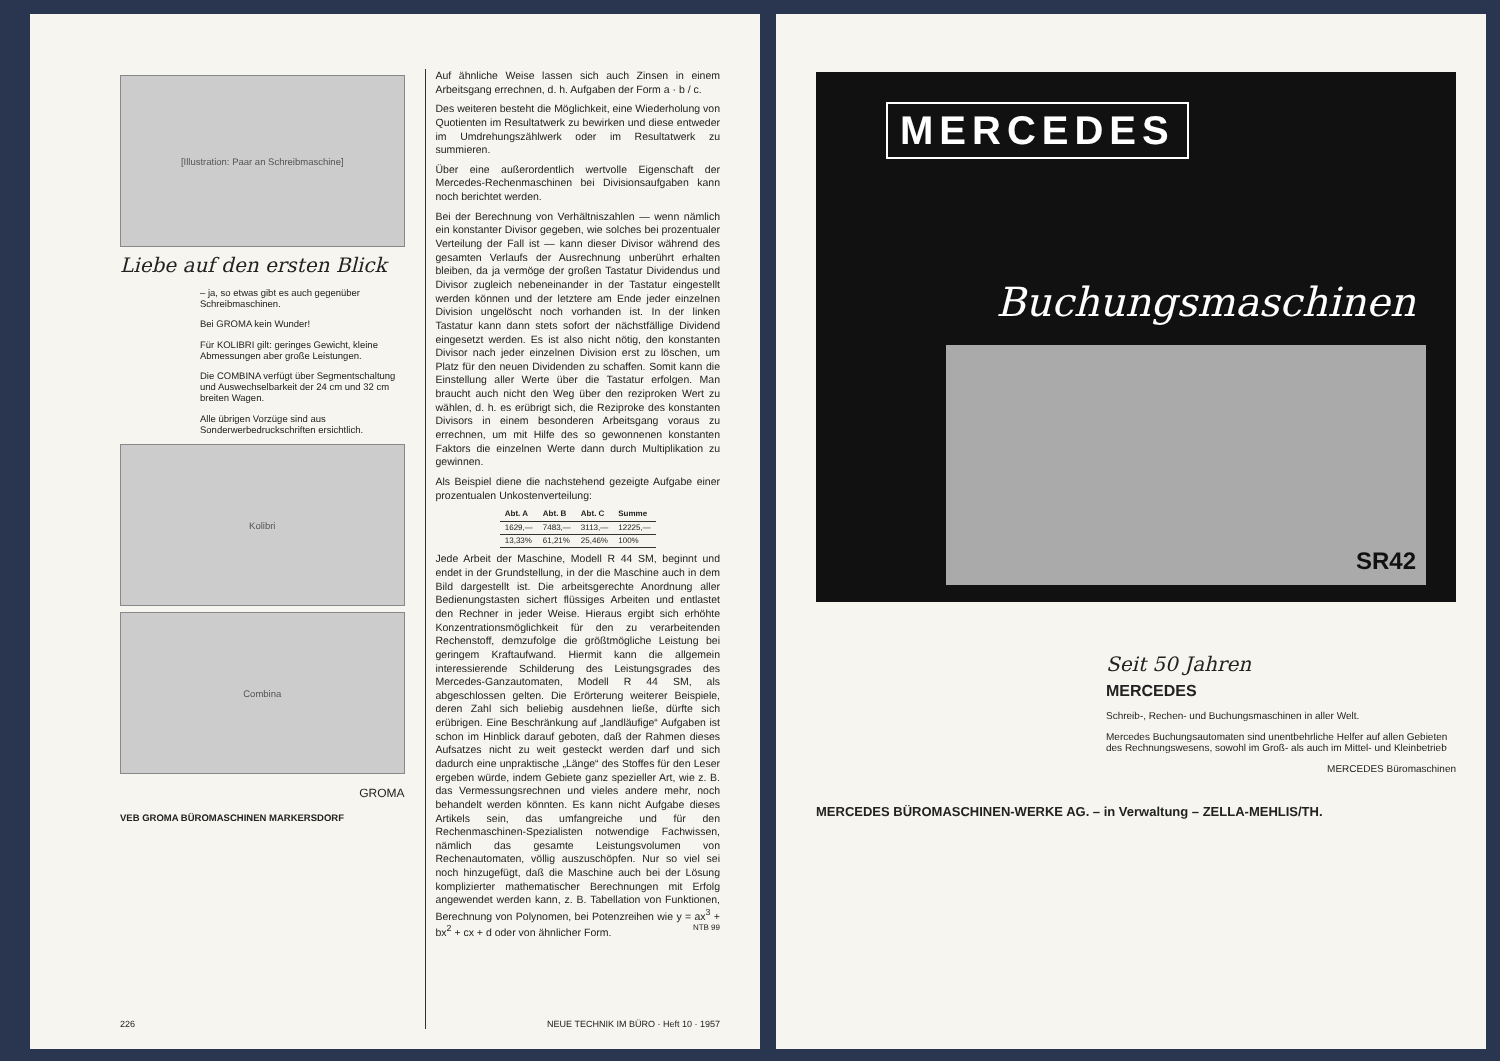[Illustration: Paar an Schreibmaschine]
Liebe auf den ersten Blick
– ja, so etwas gibt es auch gegenüber Schreibmaschinen.
Bei GROMA kein Wunder!
Für KOLIBRI gilt: geringes Gewicht, kleine Abmessungen aber große Leistungen.
Die COMBINA verfügt über Segmentschaltung und Auswechselbarkeit der 24 cm und 32 cm breiten Wagen.
Alle übrigen Vorzüge sind aus Sonderwerbedruckschriften ersichtlich.
Kolibri
Combina
GROMA
VEB GROMA BÜROMASCHINEN MARKERSDORF
Auf ähnliche Weise lassen sich auch Zinsen in einem Arbeitsgang errechnen, d. h. Aufgaben der Form a · b / c.
Des weiteren besteht die Möglichkeit, eine Wiederholung von Quotienten im Resultatwerk zu bewirken und diese entweder im Umdrehungszählwerk oder im Resultatwerk zu summieren.
Über eine außerordentlich wertvolle Eigenschaft der Mercedes-Rechenmaschinen bei Divisionsaufgaben kann noch berichtet werden.
Bei der Berechnung von Verhältniszahlen — wenn nämlich ein konstanter Divisor gegeben, wie solches bei prozentualer Verteilung der Fall ist — kann dieser Divisor während des gesamten Verlaufs der Ausrechnung unberührt erhalten bleiben, da ja vermöge der großen Tastatur Dividendus und Divisor zugleich nebeneinander in der Tastatur eingestellt werden können und der letztere am Ende jeder einzelnen Division ungelöscht noch vorhanden ist. In der linken Tastatur kann dann stets sofort der nächstfällige Dividend eingesetzt werden. Es ist also nicht nötig, den konstanten Divisor nach jeder einzelnen Division erst zu löschen, um Platz für den neuen Dividenden zu schaffen. Somit kann die Einstellung aller Werte über die Tastatur erfolgen. Man braucht auch nicht den Weg über den reziproken Wert zu wählen, d. h. es erübrigt sich, die Reziproke des konstanten Divisors in einem besonderen Arbeitsgang voraus zu errechnen, um mit Hilfe des so gewonnenen konstanten Faktors die einzelnen Werte dann durch Multiplikation zu gewinnen.
Als Beispiel diene die nachstehend gezeigte Aufgabe einer prozentualen Unkostenverteilung:
| Abt. A | Abt. B | Abt. C | Summe |
| --- | --- | --- | --- |
| 1629,— | 7483,— | 3113,— | 12225,— |
| 13,33% | 61,21% | 25,46% | 100% |
Jede Arbeit der Maschine, Modell R 44 SM, beginnt und endet in der Grundstellung, in der die Maschine auch in dem Bild dargestellt ist. Die arbeitsgerechte Anordnung aller Bedienungstasten sichert flüssiges Arbeiten und entlastet den Rechner in jeder Weise. Hieraus ergibt sich erhöhte Konzentrationsmöglichkeit für den zu verarbeitenden Rechenstoff, demzufolge die größtmögliche Leistung bei geringem Kraftaufwand. Hiermit kann die allgemein interessierende Schilderung des Leistungsgrades des Mercedes-Ganzautomaten, Modell R 44 SM, als abgeschlossen gelten. Die Erörterung weiterer Beispiele, deren Zahl sich beliebig ausdehnen ließe, dürfte sich erübrigen. Eine Beschränkung auf „landläufige“ Aufgaben ist schon im Hinblick darauf geboten, daß der Rahmen dieses Aufsatzes nicht zu weit gesteckt werden darf und sich dadurch eine unpraktische „Länge“ des Stoffes für den Leser ergeben würde, indem Gebiete ganz spezieller Art, wie z. B. das Vermessungsrechnen und vieles andere mehr, noch behandelt werden könnten. Es kann nicht Aufgabe dieses Artikels sein, das umfangreiche und für den Rechenmaschinen-Spezialisten notwendige Fachwissen, nämlich das gesamte Leistungsvolumen von Rechenautomaten, völlig auszuschöpfen. Nur so viel sei noch hinzugefügt, daß die Maschine auch bei der Lösung komplizierter mathematischer Berechnungen mit Erfolg angewendet werden kann, z. B. Tabellation von Funktionen, Berechnung von Polynomen, bei Potenzreihen wie y = ax<sup>3</sup> + bx<sup>2</sup> + cx + d oder von ähnlicher Form. NTB 99
226 NEUE TECHNIK IM BÜRO · Heft 10 · 1957
MERCEDES
Buchungsmaschinen
SR42
Seit 50 Jahren
MERCEDES
Schreib-, Rechen- und Buchungsmaschinen in aller Welt.
Mercedes Buchungsautomaten sind unentbehrliche Helfer auf allen Gebieten des Rechnungswesens, sowohl im Groß- als auch im Mittel- und Kleinbetrieb
MERCEDES Büromaschinen
MERCEDES BÜROMASCHINEN-WERKE AG. – in Verwaltung – ZELLA-MEHLIS/TH.